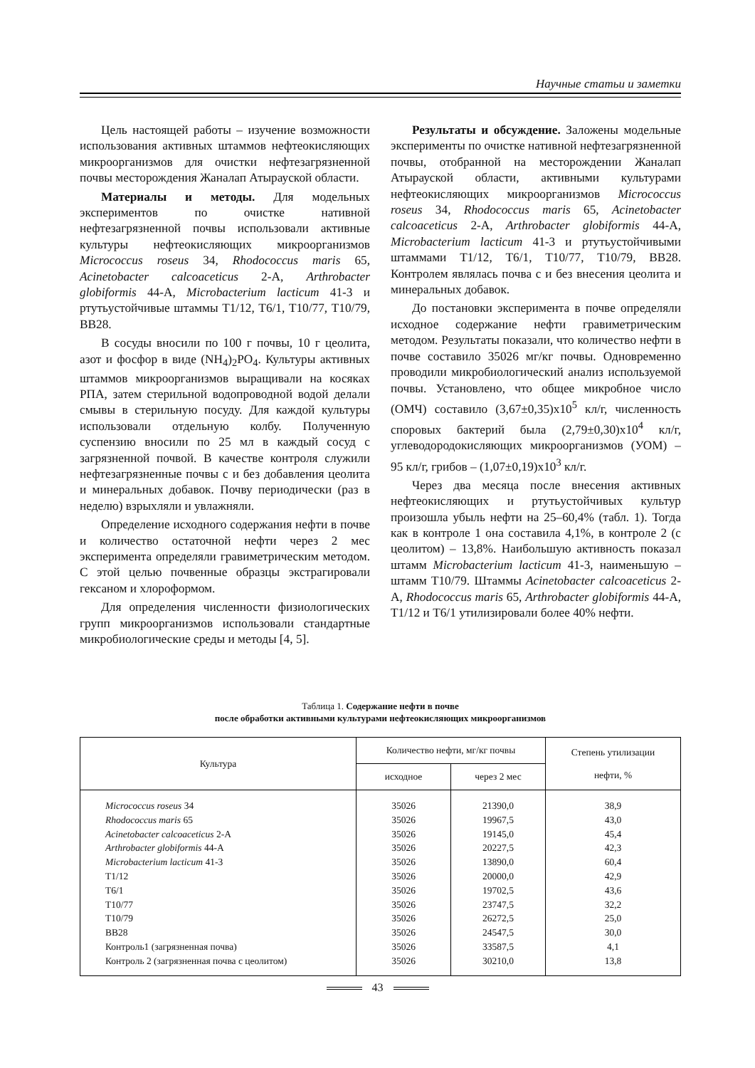Научные статьи и заметки
Цель настоящей работы – изучение возможности использования активных штаммов нефтеокисляющих микроорганизмов для очистки нефтезагрязненной почвы месторождения Жаналап Атырауской области.
Материалы и методы. Для модельных экспериментов по очистке нативной нефтезагрязненной почвы использовали активные культуры нефтеокисляющих микроорганизмов Micrococcus roseus 34, Rhodococcus maris 65, Acinetobacter calcoaceticus 2-А, Arthrobacter globiformis 44-А, Microbacterium lacticum 41-3 и ртутьустойчивые штаммы Т1/12, Т6/1, Т10/77, Т10/79, ВВ28.
В сосуды вносили по 100 г почвы, 10 г цеолита, азот и фосфор в виде (NH<sub>4</sub>)<sub>2</sub>PO<sub>4</sub>. Культуры активных штаммов микроорганизмов выращивали на косяках РПА, затем стерильной водопроводной водой делали смывы в стерильную посуду. Для каждой культуры использовали отдельную колбу. Полученную суспензию вносили по 25 мл в каждый сосуд с загрязненной почвой. В качестве контроля служили нефтезагрязненные почвы с и без добавления цеолита и минеральных добавок. Почву периодически (раз в неделю) взрыхляли и увлажняли.
Определение исходного содержания нефти в почве и количество остаточной нефти через 2 мес эксперимента определяли гравиметрическим методом. С этой целью почвенные образцы экстрагировали гексаном и хлороформом.
Для определения численности физиологических групп микроорганизмов использовали стандартные микробиологические среды и методы [4, 5].
Результаты и обсуждение. Заложены модельные эксперименты по очистке нативной нефтезагрязненной почвы, отобранной на месторождении Жаналап Атырауской области, активными культурами нефтеокисляющих микроорганизмов Micrococcus roseus 34, Rhodococcus maris 65, Acinetobacter calcoaceticus 2-А, Arthrobacter globiformis 44-А, Microbacterium lacticum 41-3 и ртутьустойчивыми штаммами Т1/12, Т6/1, Т10/77, Т10/79, ВВ28. Контролем являлась почва с и без внесения цеолита и минеральных добавок.
До постановки эксперимента в почве определяли исходное содержание нефти гравиметрическим методом. Результаты показали, что количество нефти в почве составило 35026 мг/кг почвы. Одновременно проводили микробиологический анализ используемой почвы. Установлено, что общее микробное число (ОМЧ) составило (3,67±0,35)х10<sup>5</sup> кл/г, численность споровых бактерий была (2,79±0,30)х10<sup>4</sup> кл/г, углеводородокисляющих микроорганизмов (УОМ) – 95 кл/г, грибов – (1,07±0,19)х10<sup>3</sup> кл/г.
Через два месяца после внесения активных нефтеокисляющих и ртутьустойчивых культур произошла убыль нефти на 25–60,4% (табл. 1). Тогда как в контроле 1 она составила 4,1%, в контроле 2 (с цеолитом) – 13,8%. Наибольшую активность показал штамм Microbacterium lacticum 41-3, наименьшую – штамм Т10/79. Штаммы Acinetobacter calcoaceticus 2-А, Rhodococcus maris 65, Arthrobacter globiformis 44-А, Т1/12 и Т6/1 утилизировали более 40% нефти.
Таблица 1. Содержание нефти в почве
после обработки активными культурами нефтеокисляющих микроорганизмов
| Культура | Количество нефти, мг/кг почвы | | Степень утилизации нефти, % |
| --- | --- | --- | --- |
| | исходное | через 2 мес | |
| Micrococcus roseus 34 | 35026 | 21390,0 | 38,9 |
| Rhodococcus maris 65 | 35026 | 19967,5 | 43,0 |
| Acinetobacter calcoaceticus 2-А | 35026 | 19145,0 | 45,4 |
| Arthrobacter globiformis 44-А | 35026 | 20227,5 | 42,3 |
| Microbacterium lacticum 41-3 | 35026 | 13890,0 | 60,4 |
| Т1/12 | 35026 | 20000,0 | 42,9 |
| Т6/1 | 35026 | 19702,5 | 43,6 |
| Т10/77 | 35026 | 23747,5 | 32,2 |
| Т10/79 | 35026 | 26272,5 | 25,0 |
| ВВ28 | 35026 | 24547,5 | 30,0 |
| Контроль1 (загрязненная почва) | 35026 | 33587,5 | 4,1 |
| Контроль 2 (загрязненная почва с цеолитом) | 35026 | 30210,0 | 13,8 |
43